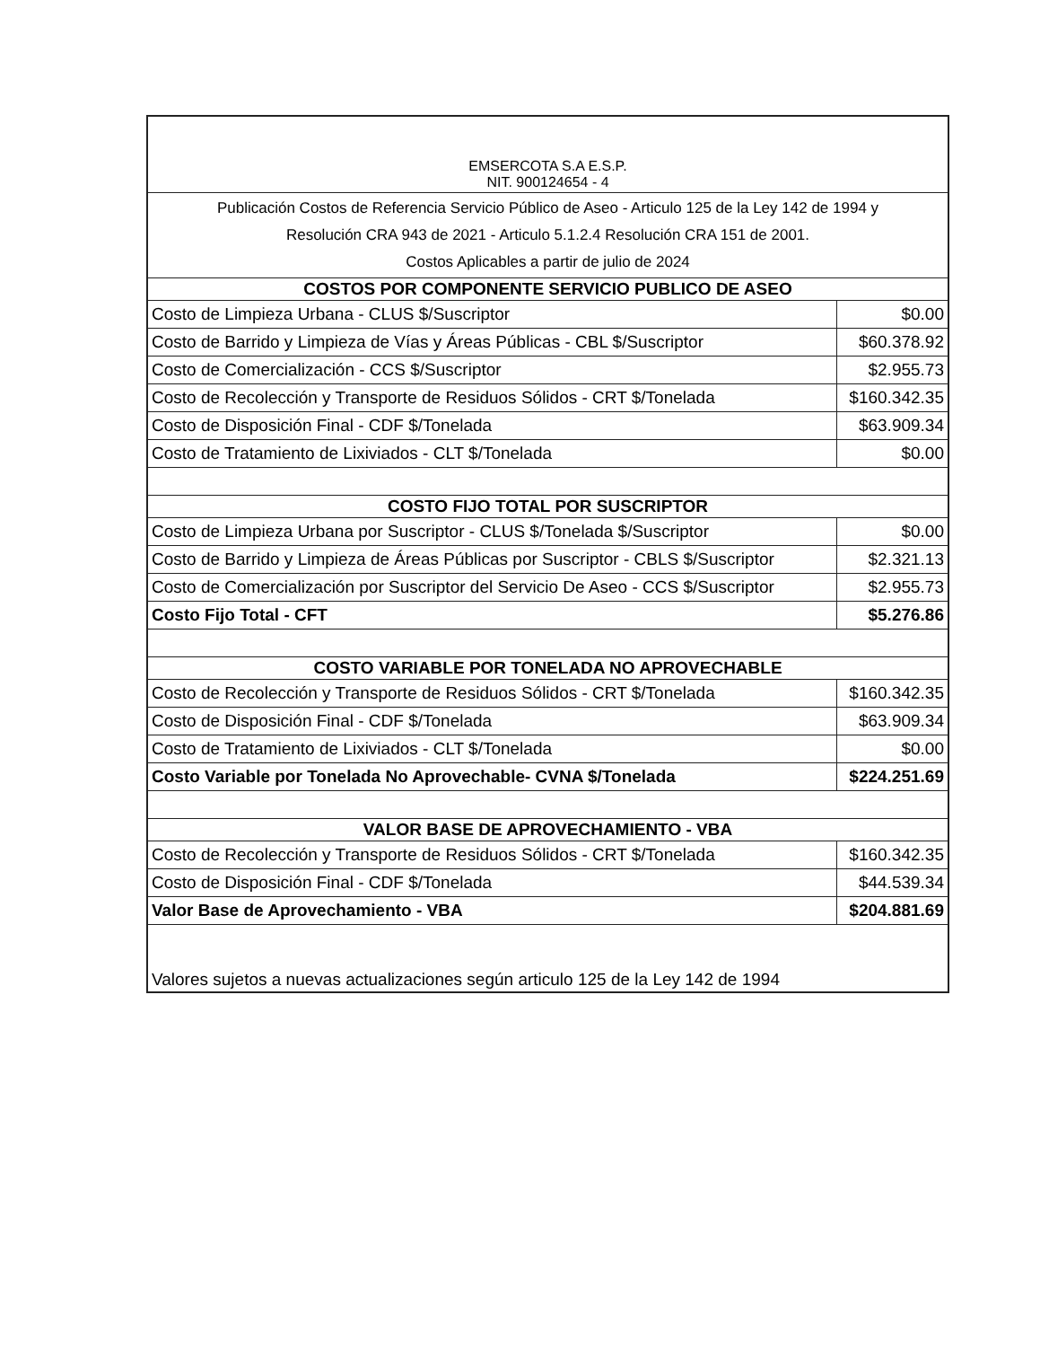| EMSERCOTA S.A E.S.P. NIT. 900124654 - 4 | |
| Publicación Costos de Referencia Servicio Público de Aseo - Articulo 125 de la Ley 142 de 1994 y Resolución CRA 943 de 2021 - Articulo 5.1.2.4 Resolución CRA 151 de 2001. Costos Aplicables a partir de julio de 2024 | |
| COSTOS POR COMPONENTE SERVICIO PUBLICO DE ASEO | |
| Costo de Limpieza Urbana - CLUS $/Suscriptor | $0.00 |
| Costo de Barrido y Limpieza de Vías y Áreas Públicas - CBL $/Suscriptor | $60.378.92 |
| Costo de Comercialización - CCS $/Suscriptor | $2.955.73 |
| Costo de Recolección y Transporte de Residuos Sólidos - CRT $/Tonelada | $160.342.35 |
| Costo de Disposición Final - CDF $/Tonelada | $63.909.34 |
| Costo de Tratamiento de Lixiviados - CLT $/Tonelada | $0.00 |
| COSTO FIJO TOTAL POR SUSCRIPTOR | |
| Costo de Limpieza Urbana por Suscriptor - CLUS $/Tonelada $/Suscriptor | $0.00 |
| Costo de Barrido y Limpieza de Áreas Públicas por Suscriptor - CBLS $/Suscriptor | $2.321.13 |
| Costo de Comercialización por Suscriptor del Servicio De Aseo - CCS $/Suscriptor | $2.955.73 |
| Costo Fijo Total - CFT | $5.276.86 |
| COSTO VARIABLE POR TONELADA NO APROVECHABLE | |
| Costo de Recolección y Transporte de Residuos Sólidos - CRT $/Tonelada | $160.342.35 |
| Costo de Disposición Final - CDF $/Tonelada | $63.909.34 |
| Costo de Tratamiento de Lixiviados - CLT $/Tonelada | $0.00 |
| Costo Variable por Tonelada No Aprovechable- CVNA $/Tonelada | $224.251.69 |
| VALOR BASE DE APROVECHAMIENTO - VBA | |
| Costo de Recolección y Transporte de Residuos Sólidos - CRT $/Tonelada | $160.342.35 |
| Costo de Disposición Final - CDF $/Tonelada | $44.539.34 |
| Valor Base de Aprovechamiento - VBA | $204.881.69 |
| Valores sujetos a nuevas actualizaciones según articulo 125 de la Ley 142 de 1994 | |